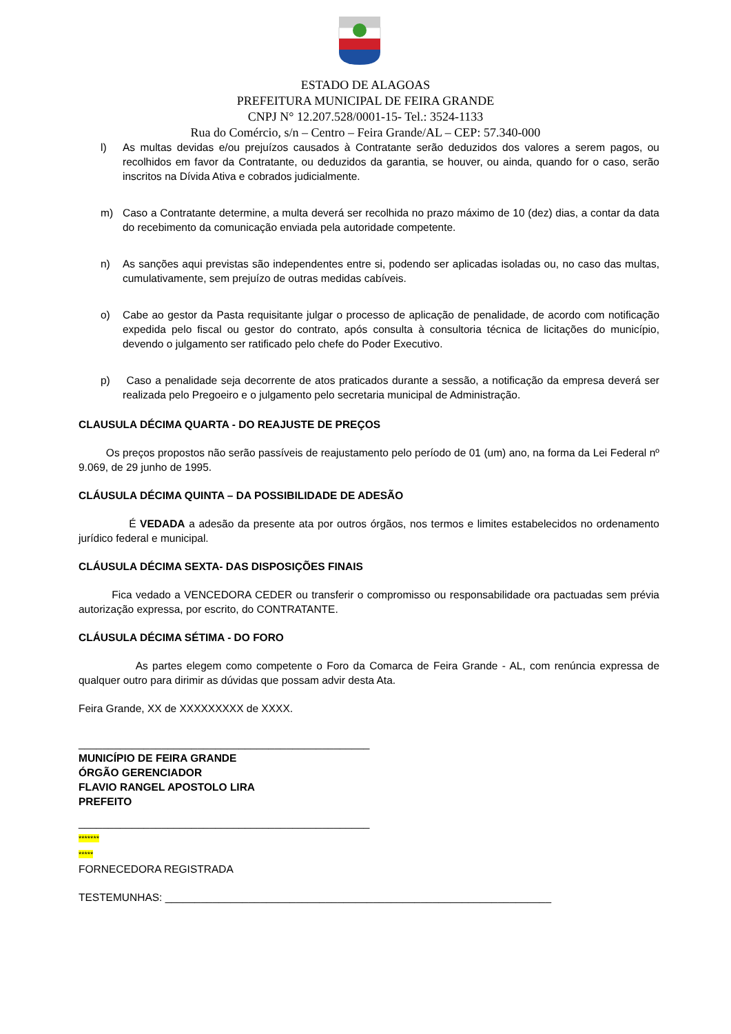ESTADO DE ALAGOAS
PREFEITURA MUNICIPAL DE FEIRA GRANDE
CNPJ N° 12.207.528/0001-15- Tel.: 3524-1133
Rua do Comércio, s/n – Centro – Feira Grande/AL – CEP: 57.340-000
l) As multas devidas e/ou prejuízos causados à Contratante serão deduzidos dos valores a serem pagos, ou recolhidos em favor da Contratante, ou deduzidos da garantia, se houver, ou ainda, quando for o caso, serão inscritos na Dívida Ativa e cobrados judicialmente.
m) Caso a Contratante determine, a multa deverá ser recolhida no prazo máximo de 10 (dez) dias, a contar da data do recebimento da comunicação enviada pela autoridade competente.
n) As sanções aqui previstas são independentes entre si, podendo ser aplicadas isoladas ou, no caso das multas, cumulativamente, sem prejuízo de outras medidas cabíveis.
o) Cabe ao gestor da Pasta requisitante julgar o processo de aplicação de penalidade, de acordo com notificação expedida pelo fiscal ou gestor do contrato, após consulta à consultoria técnica de licitações do município, devendo o julgamento ser ratificado pelo chefe do Poder Executivo.
p) Caso a penalidade seja decorrente de atos praticados durante a sessão, a notificação da empresa deverá ser realizada pelo Pregoeiro e o julgamento pelo secretaria municipal de Administração.
CLAUSULA DÉCIMA QUARTA - DO REAJUSTE DE PREÇOS
Os preços propostos não serão passíveis de reajustamento pelo período de 01 (um) ano, na forma da Lei Federal nº 9.069, de 29 junho de 1995.
CLÁUSULA DÉCIMA QUINTA – DA POSSIBILIDADE DE ADESÃO
É VEDADA a adesão da presente ata por outros órgãos, nos termos e limites estabelecidos no ordenamento jurídico federal e municipal.
CLÁUSULA DÉCIMA SEXTA- DAS DISPOSIÇÕES FINAIS
Fica vedado a VENCEDORA CEDER ou transferir o compromisso ou responsabilidade ora pactuadas sem prévia autorização expressa, por escrito, do CONTRATANTE.
CLÁUSULA DÉCIMA SÉTIMA - DO FORO
As partes elegem como competente o Foro da Comarca de Feira Grande - AL, com renúncia expressa de qualquer outro para dirimir as dúvidas que possam advir desta Ata.
Feira Grande, XX de XXXXXXXXX de XXXX.
_________________________________________________
MUNICÍPIO DE FEIRA GRANDE
ÓRGÃO GERENCIADOR
FLAVIO RANGEL APOSTOLO LIRA
PREFEITO
_________________________________________________
*******
*****
FORNECEDORA REGISTRADA
TESTEMUNHAS: _________________________________________________________________